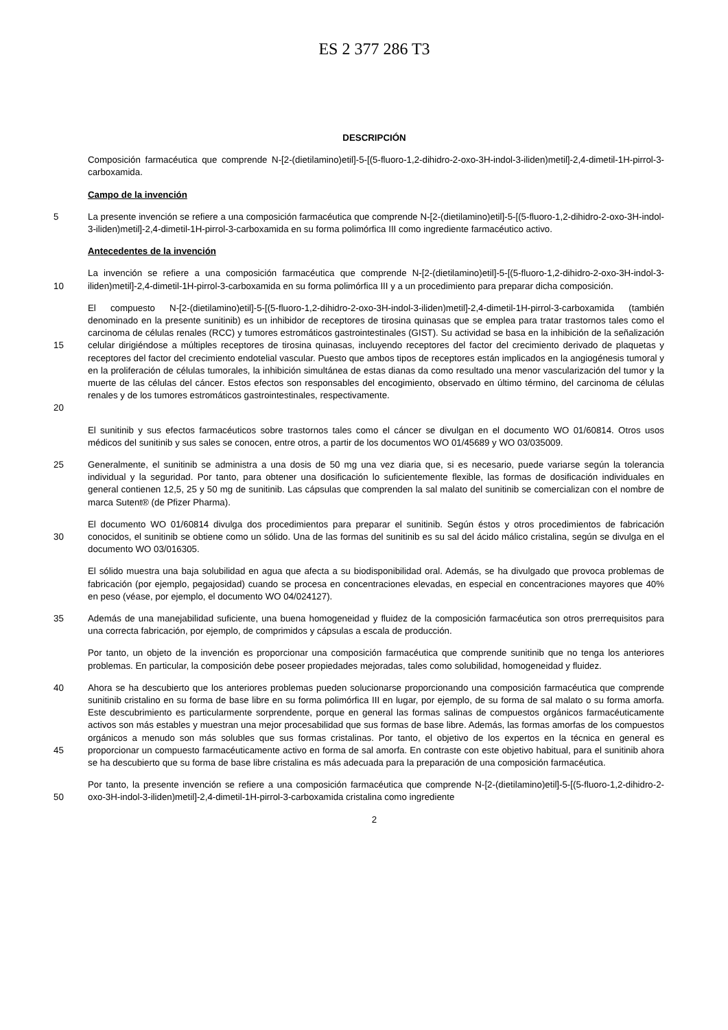ES 2 377 286 T3
DESCRIPCIÓN
Composición farmacéutica que comprende N-[2-(dietilamino)etil]-5-[(5-fluoro-1,2-dihidro-2-oxo-3H-indol-3-iliden)metil]-2,4-dimetil-1H-pirrol-3-carboxamida.
Campo de la invención
5
La presente invención se refiere a una composición farmacéutica que comprende N-[2-(dietilamino)etil]-5-[(5-fluoro-1,2-dihidro-2-oxo-3H-indol-3-iliden)metil]-2,4-dimetil-1H-pirrol-3-carboxamida en su forma polimórfica III como ingrediente farmacéutico activo.
Antecedentes de la invención
10
La invención se refiere a una composición farmacéutica que comprende N-[2-(dietilamino)etil]-5-[(5-fluoro-1,2-dihidro-2-oxo-3H-indol-3-iliden)metil]-2,4-dimetil-1H-pirrol-3-carboxamida en su forma polimórfica III y a un procedimiento para preparar dicha composición.
15
20
El compuesto N-[2-(dietilamino)etil]-5-[(5-fluoro-1,2-dihidro-2-oxo-3H-indol-3-iliden)metil]-2,4-dimetil-1H-pirrol-3-carboxamida (también denominado en la presente sunitinib) es un inhibidor de receptores de tirosina quinasas que se emplea para tratar trastornos tales como el carcinoma de células renales (RCC) y tumores estromáticos gastrointestinales (GIST). Su actividad se basa en la inhibición de la señalización celular dirigiéndose a múltiples receptores de tirosina quinasas, incluyendo receptores del factor del crecimiento derivado de plaquetas y receptores del factor del crecimiento endotelial vascular. Puesto que ambos tipos de receptores están implicados en la angiogénesis tumoral y en la proliferación de células tumorales, la inhibición simultánea de estas dianas da como resultado una menor vascularización del tumor y la muerte de las células del cáncer. Estos efectos son responsables del encogimiento, observado en último término, del carcinoma de células renales y de los tumores estromáticos gastrointestinales, respectivamente.
El sunitinib y sus efectos farmacéuticos sobre trastornos tales como el cáncer se divulgan en el documento WO 01/60814. Otros usos médicos del sunitinib y sus sales se conocen, entre otros, a partir de los documentos WO 01/45689 y WO 03/035009.
25
Generalmente, el sunitinib se administra a una dosis de 50 mg una vez diaria que, si es necesario, puede variarse según la tolerancia individual y la seguridad. Por tanto, para obtener una dosificación lo suficientemente flexible, las formas de dosificación individuales en general contienen 12,5, 25 y 50 mg de sunitinib. Las cápsulas que comprenden la sal malato del sunitinib se comercializan con el nombre de marca Sutent® (de Pfizer Pharma).
30
El documento WO 01/60814 divulga dos procedimientos para preparar el sunitinib. Según éstos y otros procedimientos de fabricación conocidos, el sunitinib se obtiene como un sólido. Una de las formas del sunitinib es su sal del ácido málico cristalina, según se divulga en el documento WO 03/016305.
El sólido muestra una baja solubilidad en agua que afecta a su biodisponibilidad oral. Además, se ha divulgado que provoca problemas de fabricación (por ejemplo, pegajosidad) cuando se procesa en concentraciones elevadas, en especial en concentraciones mayores que 40% en peso (véase, por ejemplo, el documento WO 04/024127).
35
Además de una manejabilidad suficiente, una buena homogeneidad y fluidez de la composición farmacéutica son otros prerrequisitos para una correcta fabricación, por ejemplo, de comprimidos y cápsulas a escala de producción.
Por tanto, un objeto de la invención es proporcionar una composición farmacéutica que comprende sunitinib que no tenga los anteriores problemas. En particular, la composición debe poseer propiedades mejoradas, tales como solubilidad, homogeneidad y fluidez.
40
45
Ahora se ha descubierto que los anteriores problemas pueden solucionarse proporcionando una composición farmacéutica que comprende sunitinib cristalino en su forma de base libre en su forma polimórfica III en lugar, por ejemplo, de su forma de sal malato o su forma amorfa. Este descubrimiento es particularmente sorprendente, porque en general las formas salinas de compuestos orgánicos farmacéuticamente activos son más estables y muestran una mejor procesabilidad que sus formas de base libre. Además, las formas amorfas de los compuestos orgánicos a menudo son más solubles que sus formas cristalinas. Por tanto, el objetivo de los expertos en la técnica en general es proporcionar un compuesto farmacéuticamente activo en forma de sal amorfa. En contraste con este objetivo habitual, para el sunitinib ahora se ha descubierto que su forma de base libre cristalina es más adecuada para la preparación de una composición farmacéutica.
50
Por tanto, la presente invención se refiere a una composición farmacéutica que comprende N-[2-(dietilamino)etil]-5-[(5-fluoro-1,2-dihidro-2-oxo-3H-indol-3-iliden)metil]-2,4-dimetil-1H-pirrol-3-carboxamida cristalina como ingrediente
2